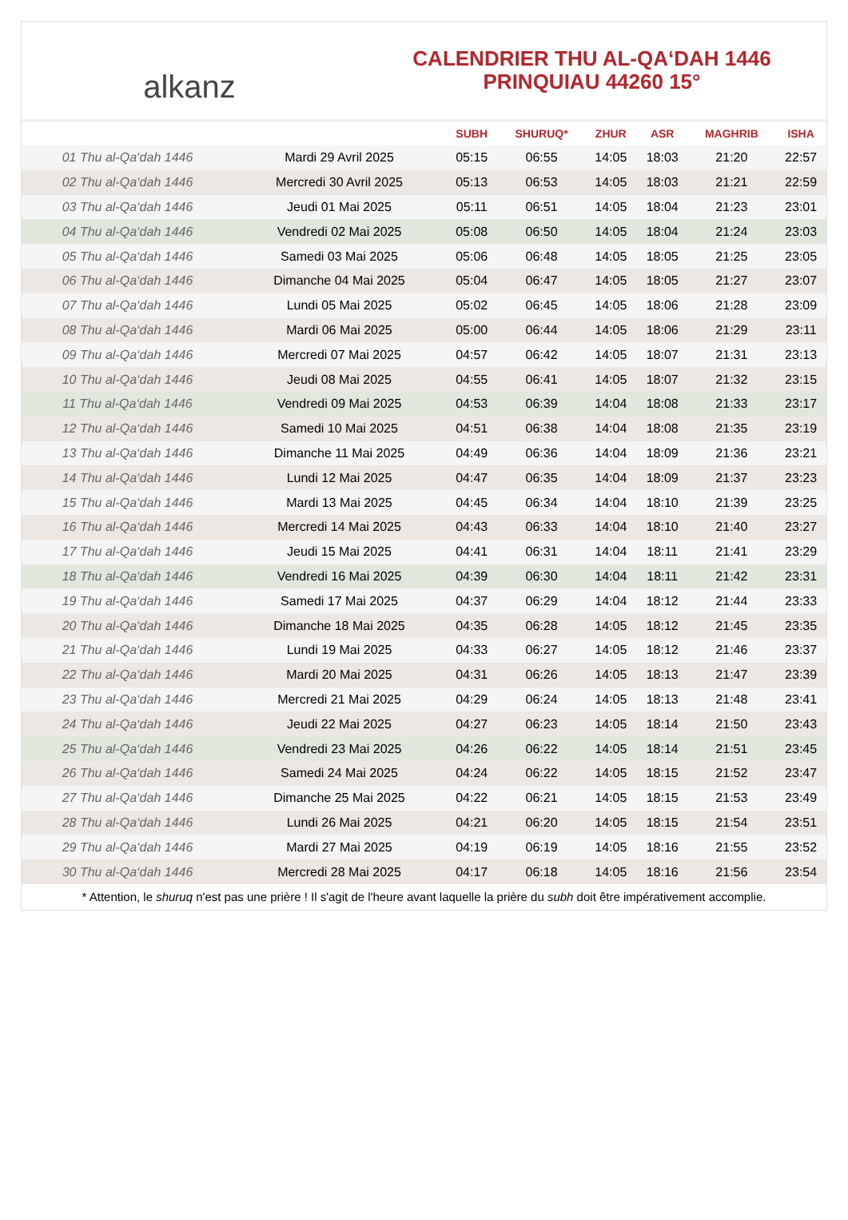alkanz
CALENDRIER THU AL-QA‘DAH 1446
PRINQUIAU 44260 15°
| | | SUBH | SHURUQ* | ZHUR | ASR | MAGHRIB | ISHA |
| --- | --- | --- | --- | --- | --- | --- | --- |
| 01 Thu al-Qa‘dah 1446 | Mardi 29 Avril 2025 | 05:15 | 06:55 | 14:05 | 18:03 | 21:20 | 22:57 |
| 02 Thu al-Qa‘dah 1446 | Mercredi 30 Avril 2025 | 05:13 | 06:53 | 14:05 | 18:03 | 21:21 | 22:59 |
| 03 Thu al-Qa‘dah 1446 | Jeudi 01 Mai 2025 | 05:11 | 06:51 | 14:05 | 18:04 | 21:23 | 23:01 |
| 04 Thu al-Qa‘dah 1446 | Vendredi 02 Mai 2025 | 05:08 | 06:50 | 14:05 | 18:04 | 21:24 | 23:03 |
| 05 Thu al-Qa‘dah 1446 | Samedi 03 Mai 2025 | 05:06 | 06:48 | 14:05 | 18:05 | 21:25 | 23:05 |
| 06 Thu al-Qa‘dah 1446 | Dimanche 04 Mai 2025 | 05:04 | 06:47 | 14:05 | 18:05 | 21:27 | 23:07 |
| 07 Thu al-Qa‘dah 1446 | Lundi 05 Mai 2025 | 05:02 | 06:45 | 14:05 | 18:06 | 21:28 | 23:09 |
| 08 Thu al-Qa‘dah 1446 | Mardi 06 Mai 2025 | 05:00 | 06:44 | 14:05 | 18:06 | 21:29 | 23:11 |
| 09 Thu al-Qa‘dah 1446 | Mercredi 07 Mai 2025 | 04:57 | 06:42 | 14:05 | 18:07 | 21:31 | 23:13 |
| 10 Thu al-Qa‘dah 1446 | Jeudi 08 Mai 2025 | 04:55 | 06:41 | 14:05 | 18:07 | 21:32 | 23:15 |
| 11 Thu al-Qa‘dah 1446 | Vendredi 09 Mai 2025 | 04:53 | 06:39 | 14:04 | 18:08 | 21:33 | 23:17 |
| 12 Thu al-Qa‘dah 1446 | Samedi 10 Mai 2025 | 04:51 | 06:38 | 14:04 | 18:08 | 21:35 | 23:19 |
| 13 Thu al-Qa‘dah 1446 | Dimanche 11 Mai 2025 | 04:49 | 06:36 | 14:04 | 18:09 | 21:36 | 23:21 |
| 14 Thu al-Qa‘dah 1446 | Lundi 12 Mai 2025 | 04:47 | 06:35 | 14:04 | 18:09 | 21:37 | 23:23 |
| 15 Thu al-Qa‘dah 1446 | Mardi 13 Mai 2025 | 04:45 | 06:34 | 14:04 | 18:10 | 21:39 | 23:25 |
| 16 Thu al-Qa‘dah 1446 | Mercredi 14 Mai 2025 | 04:43 | 06:33 | 14:04 | 18:10 | 21:40 | 23:27 |
| 17 Thu al-Qa‘dah 1446 | Jeudi 15 Mai 2025 | 04:41 | 06:31 | 14:04 | 18:11 | 21:41 | 23:29 |
| 18 Thu al-Qa‘dah 1446 | Vendredi 16 Mai 2025 | 04:39 | 06:30 | 14:04 | 18:11 | 21:42 | 23:31 |
| 19 Thu al-Qa‘dah 1446 | Samedi 17 Mai 2025 | 04:37 | 06:29 | 14:04 | 18:12 | 21:44 | 23:33 |
| 20 Thu al-Qa‘dah 1446 | Dimanche 18 Mai 2025 | 04:35 | 06:28 | 14:05 | 18:12 | 21:45 | 23:35 |
| 21 Thu al-Qa‘dah 1446 | Lundi 19 Mai 2025 | 04:33 | 06:27 | 14:05 | 18:12 | 21:46 | 23:37 |
| 22 Thu al-Qa‘dah 1446 | Mardi 20 Mai 2025 | 04:31 | 06:26 | 14:05 | 18:13 | 21:47 | 23:39 |
| 23 Thu al-Qa‘dah 1446 | Mercredi 21 Mai 2025 | 04:29 | 06:24 | 14:05 | 18:13 | 21:48 | 23:41 |
| 24 Thu al-Qa‘dah 1446 | Jeudi 22 Mai 2025 | 04:27 | 06:23 | 14:05 | 18:14 | 21:50 | 23:43 |
| 25 Thu al-Qa‘dah 1446 | Vendredi 23 Mai 2025 | 04:26 | 06:22 | 14:05 | 18:14 | 21:51 | 23:45 |
| 26 Thu al-Qa‘dah 1446 | Samedi 24 Mai 2025 | 04:24 | 06:22 | 14:05 | 18:15 | 21:52 | 23:47 |
| 27 Thu al-Qa‘dah 1446 | Dimanche 25 Mai 2025 | 04:22 | 06:21 | 14:05 | 18:15 | 21:53 | 23:49 |
| 28 Thu al-Qa‘dah 1446 | Lundi 26 Mai 2025 | 04:21 | 06:20 | 14:05 | 18:15 | 21:54 | 23:51 |
| 29 Thu al-Qa‘dah 1446 | Mardi 27 Mai 2025 | 04:19 | 06:19 | 14:05 | 18:16 | 21:55 | 23:52 |
| 30 Thu al-Qa‘dah 1446 | Mercredi 28 Mai 2025 | 04:17 | 06:18 | 14:05 | 18:16 | 21:56 | 23:54 |
* Attention, le shuruq n'est pas une prière ! Il s'agit de l'heure avant laquelle la prière du subh doit être impérativement accomplie.